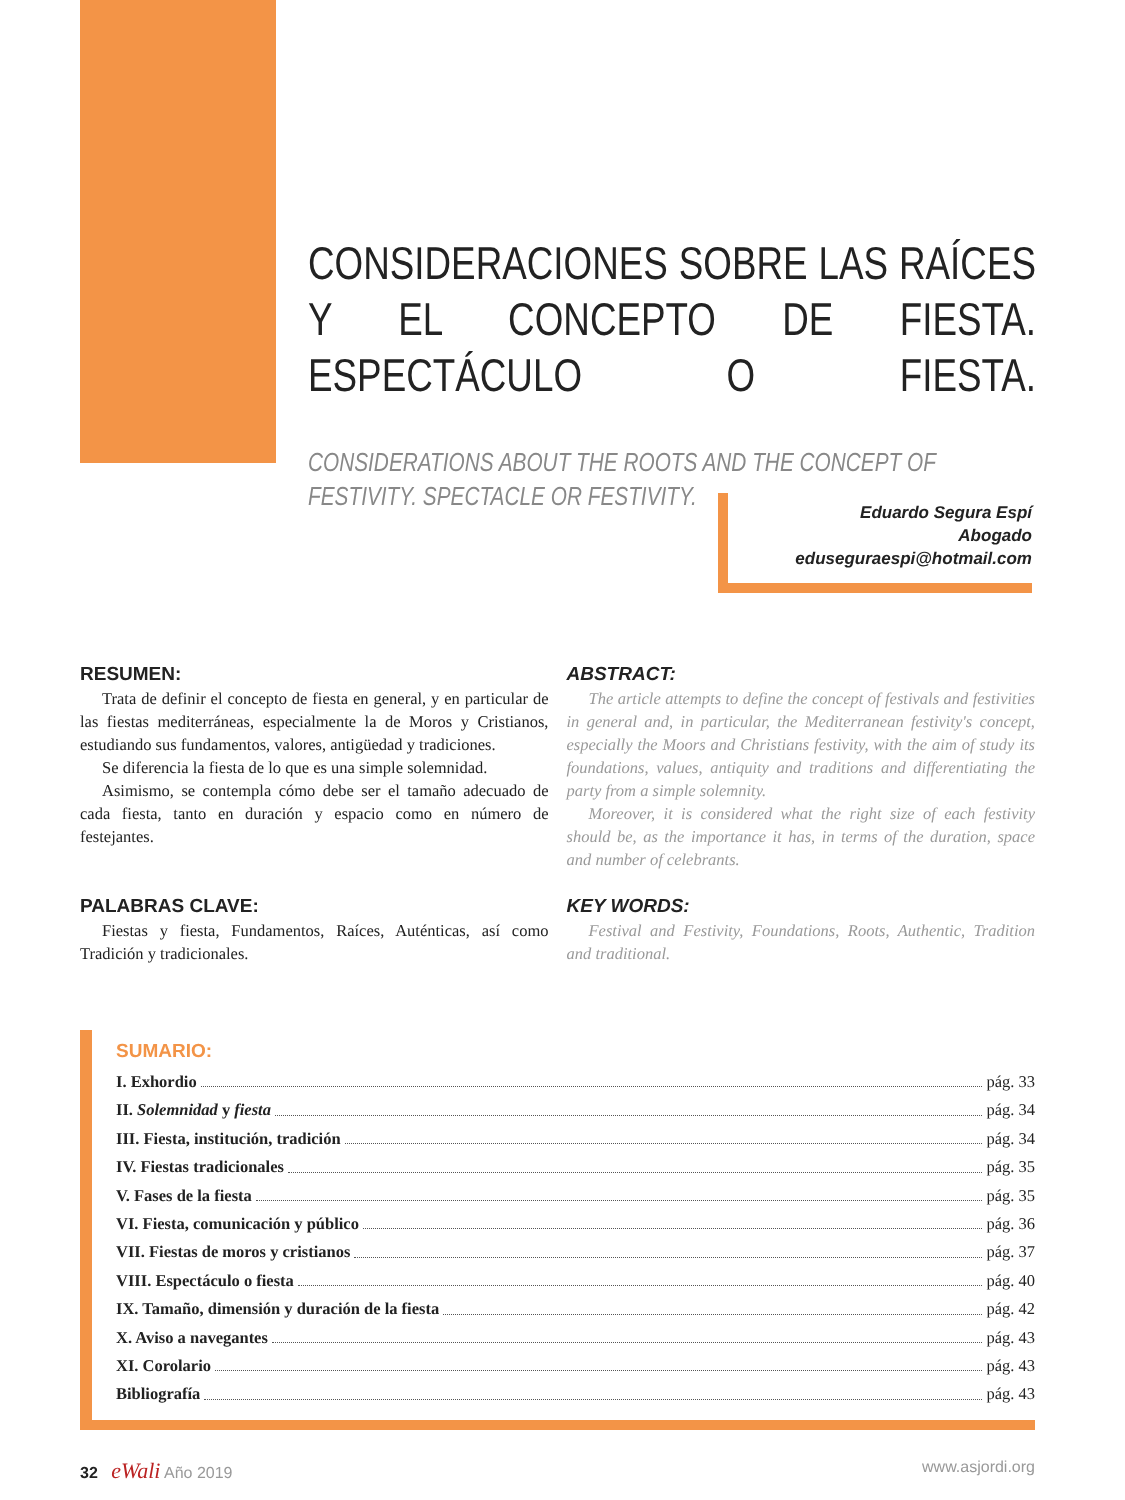CONSIDERACIONES SOBRE LAS RAÍCES Y EL CONCEPTO DE FIESTA. ESPECTÁCULO O FIESTA.
CONSIDERATIONS ABOUT THE ROOTS AND THE CONCEPT OF FESTIVITY. SPECTACLE OR FESTIVITY.
Eduardo Segura Espí
Abogado
eduseguraespi@hotmail.com
RESUMEN:
Trata de definir el concepto de fiesta en general, y en particular de las fiestas mediterráneas, especialmente la de Moros y Cristianos, estudiando sus fundamentos, valores, antigüedad y tradiciones.
Se diferencia la fiesta de lo que es una simple solemnidad.
Asimismo, se contempla cómo debe ser el tamaño adecuado de cada fiesta, tanto en duración y espacio como en número de festejantes.
PALABRAS CLAVE:
Fiestas y fiesta, Fundamentos, Raíces, Auténticas, así como Tradición y tradicionales.
ABSTRACT:
The article attempts to define the concept of festivals and festivities in general and, in particular, the Mediterranean festivity's concept, especially the Moors and Christians festivity, with the aim of study its foundations, values, antiquity and traditions and differentiating the party from a simple solemnity.
Moreover, it is considered what the right size of each festivity should be, as the importance it has, in terms of the duration, space and number of celebrants.
KEY WORDS:
Festival and Festivity, Foundations, Roots, Authentic, Tradition and traditional.
SUMARIO:
I. Exhordio pág. 33
II. Solemnidad y fiesta pág. 34
III. Fiesta, institución, tradición pág. 34
IV. Fiestas tradicionales pág. 35
V. Fases de la fiesta pág. 35
VI. Fiesta, comunicación y público pág. 36
VII. Fiestas de moros y cristianos pág. 37
VIII. Espectáculo o fiesta pág. 40
IX. Tamaño, dimensión y duración de la fiesta pág. 42
X. Aviso a navegantes pág. 43
XI. Corolario pág. 43
Bibliografía pág. 43
32 eWali Año 2019 www.asjordi.org